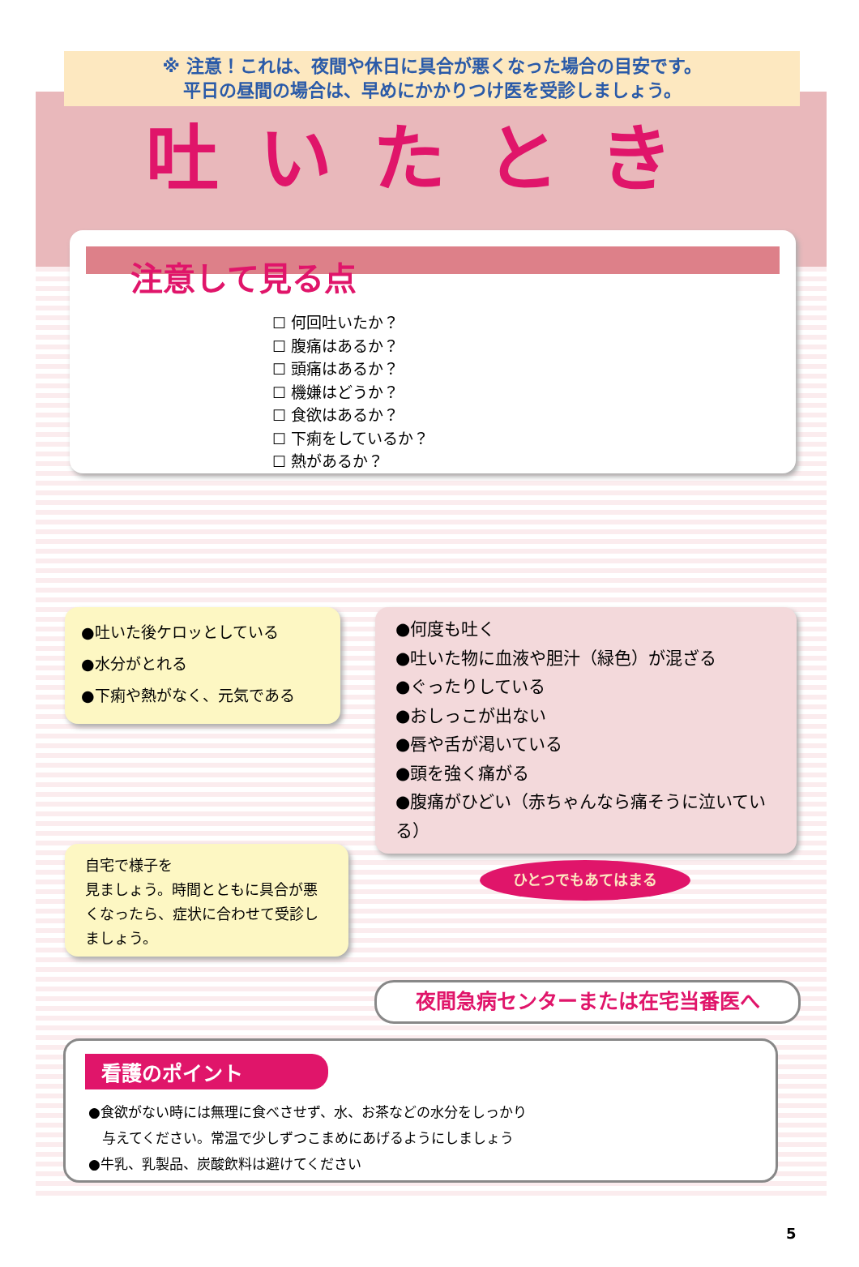※ 注意！これは、夜間や休日に具合が悪くなった場合の目安です。
平日の昼間の場合は、早めにかかりつけ医を受診しましょう。
吐いたとき
注意して見る点
☐ 何回吐いたか？
☐ 腹痛はあるか？
☐ 頭痛はあるか？
☐ 機嫌はどうか？
☐ 食欲はあるか？
☐ 下痢をしているか？
☐ 熱があるか？
●吐いた後ケロッとしている
●水分がとれる
●下痢や熱がなく、元気である
●何度も吐く
●吐いた物に血液や胆汁（緑色）が混ざる
●ぐったりしている
●おしっこが出ない
●唇や舌が渇いている
●頭を強く痛がる
●腹痛がひどい（赤ちゃんなら痛そうに泣いている）
自宅で様子を
見ましょう。時間とともに具合が悪くなったら、症状に合わせて受診しましょう。
ひとつでもあてはまる
夜間急病センターまたは在宅当番医へ
看護のポイント
●食欲がない時には無理に食べさせず、水、お茶などの水分をしっかり
　与えてください。常温で少しずつこまめにあげるようにしましょう
●牛乳、乳製品、炭酸飲料は避けてください
5